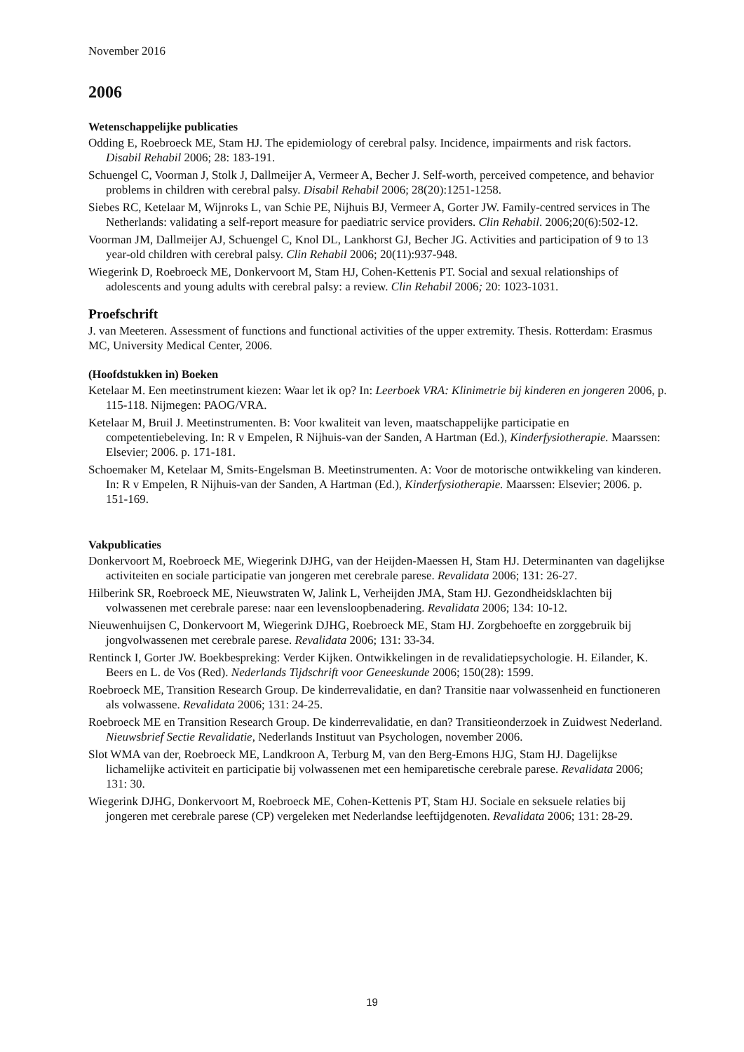November 2016
2006
Wetenschappelijke publicaties
Odding E, Roebroeck ME, Stam HJ. The epidemiology of cerebral palsy. Incidence, impairments and risk factors. Disabil Rehabil 2006; 28: 183-191.
Schuengel C, Voorman J, Stolk J, Dallmeijer A, Vermeer A, Becher J. Self-worth, perceived competence, and behavior problems in children with cerebral palsy. Disabil Rehabil 2006; 28(20):1251-1258.
Siebes RC, Ketelaar M, Wijnroks L, van Schie PE, Nijhuis BJ, Vermeer A, Gorter JW. Family-centred services in The Netherlands: validating a self-report measure for paediatric service providers. Clin Rehabil. 2006;20(6):502-12.
Voorman JM, Dallmeijer AJ, Schuengel C, Knol DL, Lankhorst GJ, Becher JG. Activities and participation of 9 to 13 year-old children with cerebral palsy. Clin Rehabil 2006; 20(11):937-948.
Wiegerink D, Roebroeck ME, Donkervoort M, Stam HJ, Cohen-Kettenis PT. Social and sexual relationships of adolescents and young adults with cerebral palsy: a review. Clin Rehabil 2006; 20: 1023-1031.
Proefschrift
J. van Meeteren. Assessment of functions and functional activities of the upper extremity. Thesis. Rotterdam: Erasmus MC, University Medical Center, 2006.
(Hoofdstukken in) Boeken
Ketelaar M. Een meetinstrument kiezen: Waar let ik op? In: Leerboek VRA: Klinimetrie bij kinderen en jongeren 2006, p. 115-118. Nijmegen: PAOG/VRA.
Ketelaar M, Bruil J. Meetinstrumenten. B: Voor kwaliteit van leven, maatschappelijke participatie en competentiebeleving. In: R v Empelen, R Nijhuis-van der Sanden, A Hartman (Ed.), Kinderfysiotherapie. Maarssen: Elsevier; 2006. p. 171-181.
Schoemaker M, Ketelaar M, Smits-Engelsman B. Meetinstrumenten. A: Voor de motorische ontwikkeling van kinderen. In: R v Empelen, R Nijhuis-van der Sanden, A Hartman (Ed.), Kinderfysiotherapie. Maarssen: Elsevier; 2006. p. 151-169.
Vakpublicaties
Donkervoort M, Roebroeck ME, Wiegerink DJHG, van der Heijden-Maessen H, Stam HJ. Determinanten van dagelijkse activiteiten en sociale participatie van jongeren met cerebrale parese. Revalidata 2006; 131: 26-27.
Hilberink SR, Roebroeck ME, Nieuwstraten W, Jalink L, Verheijden JMA, Stam HJ. Gezondheidsklachten bij volwassenen met cerebrale parese: naar een levensloopbenadering. Revalidata 2006; 134: 10-12.
Nieuwenhuijsen C, Donkervoort M, Wiegerink DJHG, Roebroeck ME, Stam HJ. Zorgbehoefte en zorggebruik bij jongvolwassenen met cerebrale parese. Revalidata 2006; 131: 33-34.
Rentinck I, Gorter JW. Boekbespreking: Verder Kijken. Ontwikkelingen in de revalidatiepsychologie. H. Eilander, K. Beers en L. de Vos (Red). Nederlands Tijdschrift voor Geneeskunde 2006; 150(28): 1599.
Roebroeck ME, Transition Research Group. De kinderrevalidatie, en dan? Transitie naar volwassenheid en functioneren als volwassene. Revalidata 2006; 131: 24-25.
Roebroeck ME en Transition Research Group. De kinderrevalidatie, en dan? Transitieonderzoek in Zuidwest Nederland. Nieuwsbrief Sectie Revalidatie, Nederlands Instituut van Psychologen, november 2006.
Slot WMA van der, Roebroeck ME, Landkroon A, Terburg M, van den Berg-Emons HJG, Stam HJ. Dagelijkse lichamelijke activiteit en participatie bij volwassenen met een hemiparetische cerebrale parese. Revalidata 2006; 131: 30.
Wiegerink DJHG, Donkervoort M, Roebroeck ME, Cohen-Kettenis PT, Stam HJ. Sociale en seksuele relaties bij jongeren met cerebrale parese (CP) vergeleken met Nederlandse leeftijdgenoten. Revalidata 2006; 131: 28-29.
19